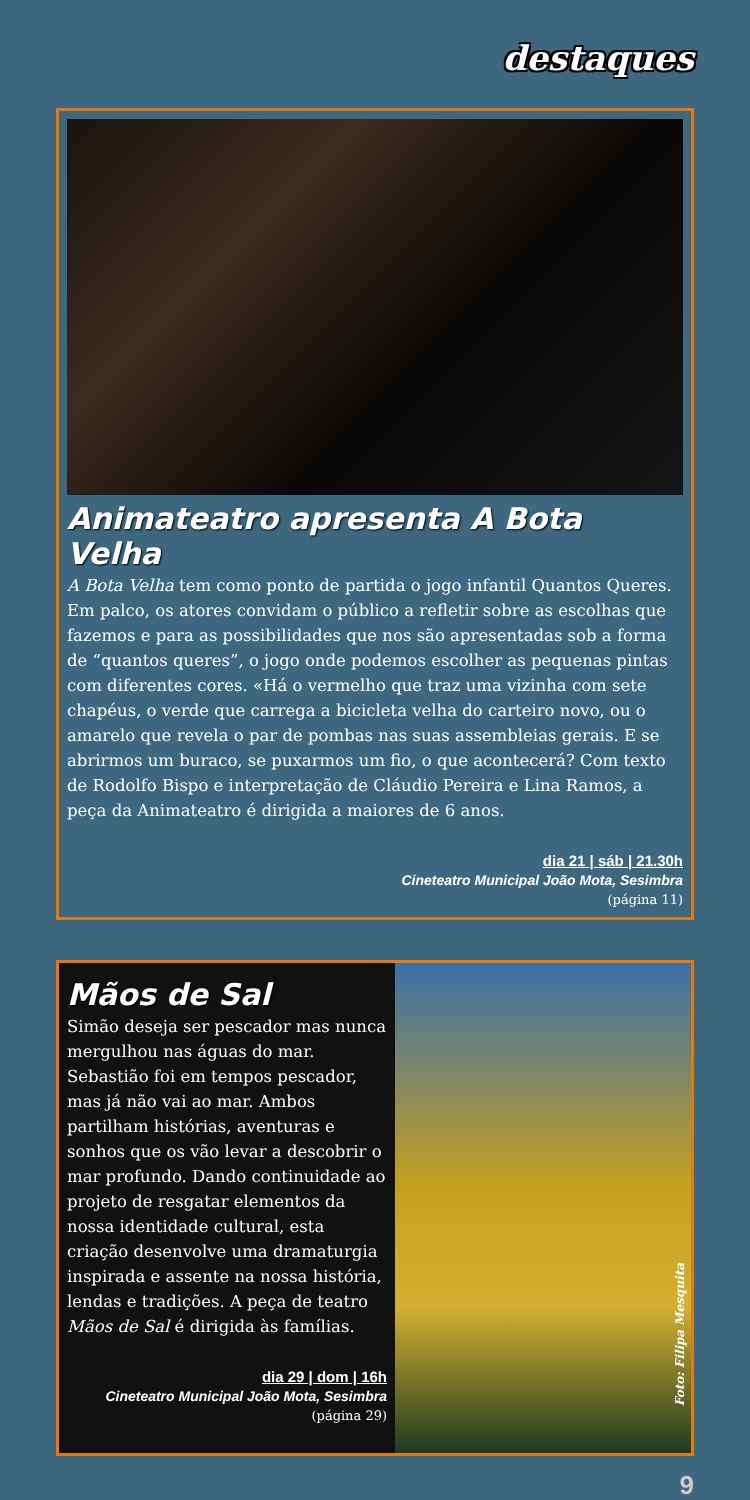destaques
Animateatro apresenta A Bota Velha
A Bota Velha tem como ponto de partida o jogo infantil Quantos Queres. Em palco, os atores convidam o público a refletir sobre as escolhas que fazemos e para as possibilidades que nos são apresentadas sob a forma de “quantos queres”, o jogo onde podemos escolher as pequenas pintas com diferentes cores. «Há o vermelho que traz uma vizinha com sete chapéus, o verde que carrega a bicicleta velha do carteiro novo, ou o amarelo que revela o par de pombas nas suas assembleias gerais. E se abrirmos um buraco, se puxarmos um fio, o que acontecerá? Com texto de Rodolfo Bispo e interpretação de Cláudio Pereira e Lina Ramos, a peça da Animateatro é dirigida a maiores de 6 anos.
dia 21 | sáb | 21.30h
Cineteatro Municipal João Mota, Sesimbra
(página 11)
Mãos de Sal
Simão deseja ser pescador mas nunca mergulhou nas águas do mar. Sebastião foi em tempos pescador, mas já não vai ao mar. Ambos partilham histórias, aventuras e sonhos que os vão levar a descobrir o mar profundo. Dando continuidade ao projeto de resgatar elementos da nossa identidade cultural, esta criação desenvolve uma dramaturgia inspirada e assente na nossa história, lendas e tradições. A peça de teatro Mãos de Sal é dirigida às famílias.
dia 29 | dom | 16h
Cineteatro Municipal João Mota, Sesimbra
(página 29)
Foto: Filipa Mesquita
9